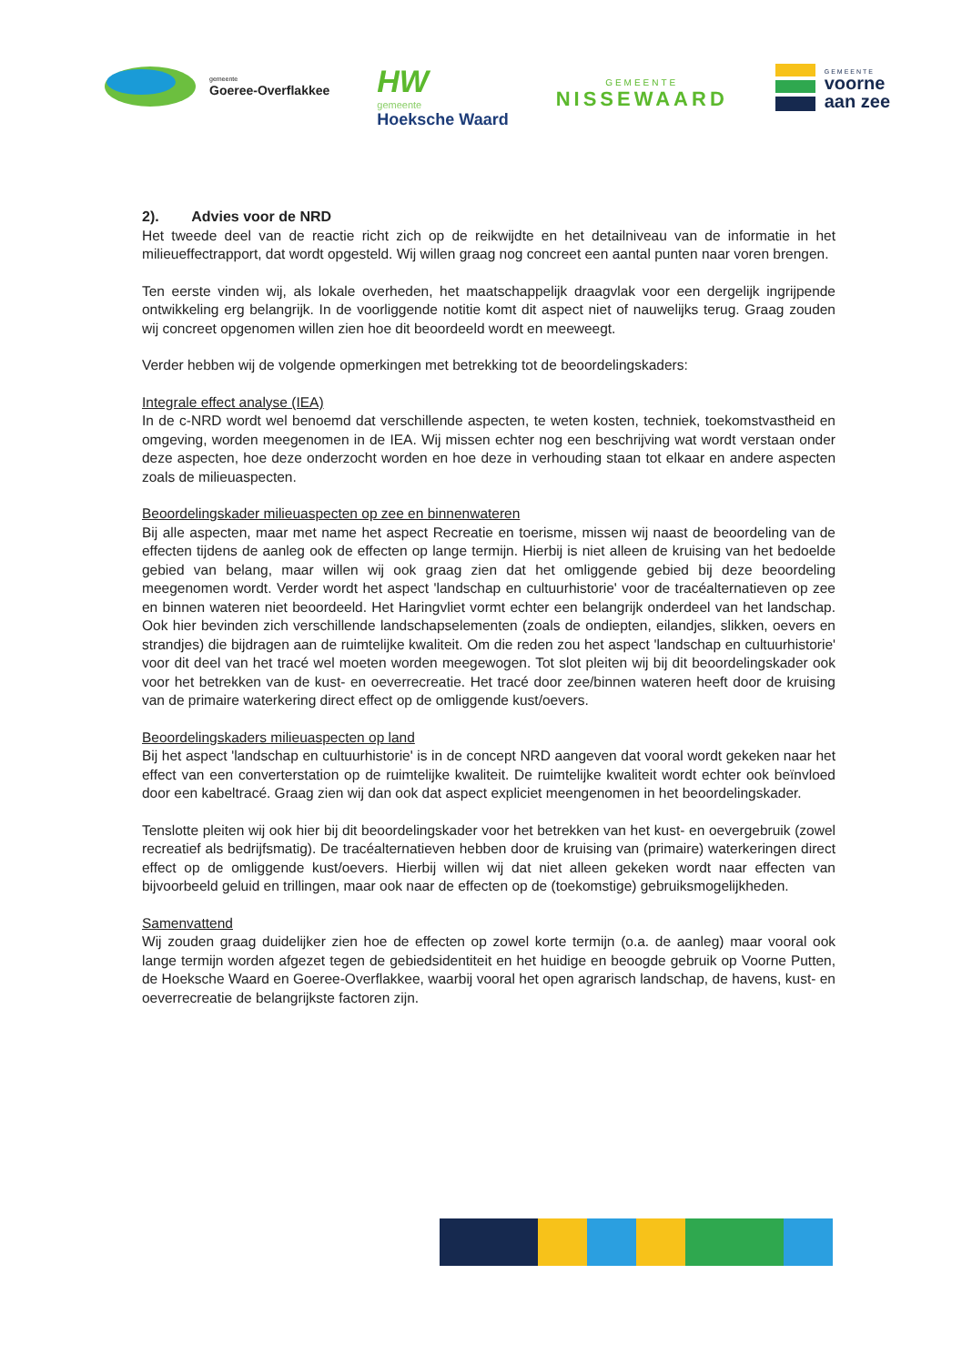gemeente
Goeree-Overflakkee
HW
gemeente
Hoeksche Waard
GEMEENTE
NISSEWAARD
GEMEENTE
voorne
aan zee
2). Advies voor de NRD
Het tweede deel van de reactie richt zich op de reikwijdte en het detailniveau van de informatie in het milieueffectrapport, dat wordt opgesteld. Wij willen graag nog concreet een aantal punten naar voren brengen.
Ten eerste vinden wij, als lokale overheden, het maatschappelijk draagvlak voor een dergelijk ingrijpende ontwikkeling erg belangrijk. In de voorliggende notitie komt dit aspect niet of nauwelijks terug. Graag zouden wij concreet opgenomen willen zien hoe dit beoordeeld wordt en meeweegt.
Verder hebben wij de volgende opmerkingen met betrekking tot de beoordelingskaders:
Integrale effect analyse (IEA)
In de c-NRD wordt wel benoemd dat verschillende aspecten, te weten kosten, techniek, toekomstvastheid en omgeving, worden meegenomen in de IEA. Wij missen echter nog een beschrijving wat wordt verstaan onder deze aspecten, hoe deze onderzocht worden en hoe deze in verhouding staan tot elkaar en andere aspecten zoals de milieuaspecten.
Beoordelingskader milieuaspecten op zee en binnenwateren
Bij alle aspecten, maar met name het aspect Recreatie en toerisme, missen wij naast de beoordeling van de effecten tijdens de aanleg ook de effecten op lange termijn. Hierbij is niet alleen de kruising van het bedoelde gebied van belang, maar willen wij ook graag zien dat het omliggende gebied bij deze beoordeling meegenomen wordt. Verder wordt het aspect 'landschap en cultuurhistorie' voor de tracéalternatieven op zee en binnen wateren niet beoordeeld. Het Haringvliet vormt echter een belangrijk onderdeel van het landschap. Ook hier bevinden zich verschillende landschapselementen (zoals de ondiepten, eilandjes, slikken, oevers en strandjes) die bijdragen aan de ruimtelijke kwaliteit. Om die reden zou het aspect 'landschap en cultuurhistorie' voor dit deel van het tracé wel moeten worden meegewogen. Tot slot pleiten wij bij dit beoordelingskader ook voor het betrekken van de kust- en oeverrecreatie. Het tracé door zee/binnen wateren heeft door de kruising van de primaire waterkering direct effect op de omliggende kust/oevers.
Beoordelingskaders milieuaspecten op land
Bij het aspect 'landschap en cultuurhistorie' is in de concept NRD aangeven dat vooral wordt gekeken naar het effect van een converterstation op de ruimtelijke kwaliteit. De ruimtelijke kwaliteit wordt echter ook beïnvloed door een kabeltracé. Graag zien wij dan ook dat aspect expliciet meengenomen in het beoordelingskader.
Tenslotte pleiten wij ook hier bij dit beoordelingskader voor het betrekken van het kust- en oevergebruik (zowel recreatief als bedrijfsmatig). De tracéalternatieven hebben door de kruising van (primaire) waterkeringen direct effect op de omliggende kust/oevers. Hierbij willen wij dat niet alleen gekeken wordt naar effecten van bijvoorbeeld geluid en trillingen, maar ook naar de effecten op de (toekomstige) gebruiksmogelijkheden.
Samenvattend
Wij zouden graag duidelijker zien hoe de effecten op zowel korte termijn (o.a. de aanleg) maar vooral ook lange termijn worden afgezet tegen de gebiedsidentiteit en het huidige en beoogde gebruik op Voorne Putten, de Hoeksche Waard en Goeree-Overflakkee, waarbij vooral het open agrarisch landschap, de havens, kust- en oeverrecreatie de belangrijkste factoren zijn.